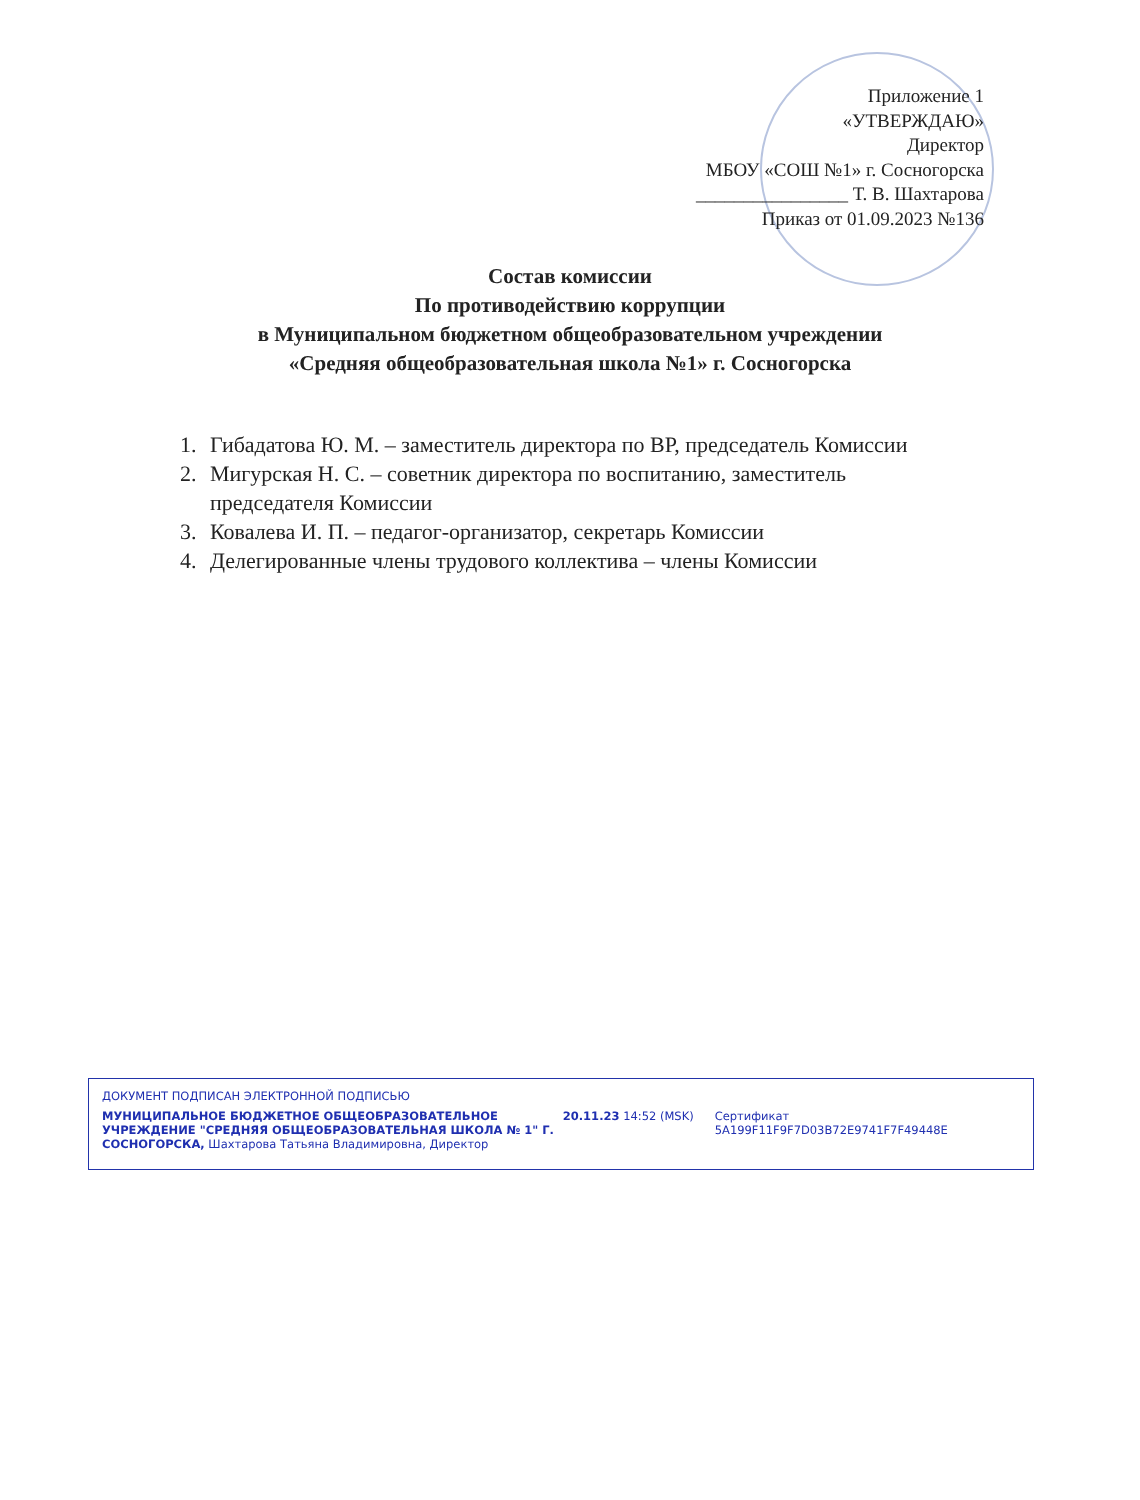Приложение 1
«УТВЕРЖДАЮ»
Директор
МБОУ «СОШ №1» г. Сосногорска
________________ Т. В. Шахтарова
Приказ от 01.09.2023 №136
Состав комиссии
По противодействию коррупции
в Муниципальном бюджетном общеобразовательном учреждении
«Средняя общеобразовательная школа №1» г. Сосногорска
1. Гибадатова Ю. М. – заместитель директора по ВР, председатель Комиссии
2. Мигурская Н. С. – советник директора по воспитанию, заместитель председателя Комиссии
3. Ковалева И. П. – педагог-организатор, секретарь Комиссии
4. Делегированные члены трудового коллектива – члены Комиссии
ДОКУМЕНТ ПОДПИСАН ЭЛЕКТРОННОЙ ПОДПИСЬЮ
МУНИЦИПАЛЬНОЕ БЮДЖЕТНОЕ ОБЩЕОБРАЗОВАТЕЛЬНОЕ УЧРЕЖДЕНИЕ "СРЕДНЯЯ ОБЩЕОБРАЗОВАТЕЛЬНАЯ ШКОЛА № 1" Г. СОСНОГОРСКА, Шахтарова Татьяна Владимировна, Директор
20.11.23 14:52 (MSK) Сертификат 5A199F11F9F7D03B72E9741F7F49448E